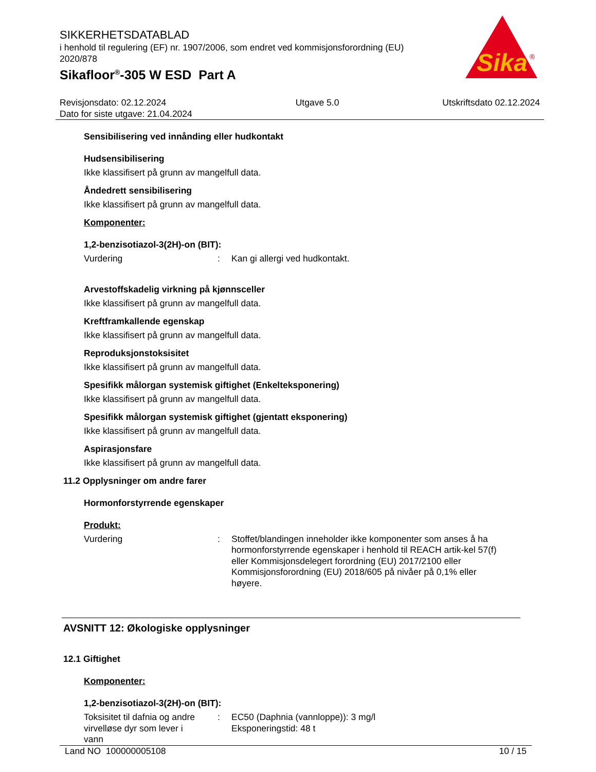Sika
®
SIKKERHETSDATABLAD
i henhold til regulering (EF) nr. 1907/2006, som endret ved kommisjonsforordning (EU) 2020/878
Sikafloor<sup>®</sup>-305 W ESD Part A
Revisjonsdato: 02.12.2024
Dato for siste utgave: 21.04.2024
Utgave 5.0 Utskriftsdato 02.12.2024
Sensibilisering ved innånding eller hudkontakt
Hudsensibilisering
Ikke klassifisert på grunn av mangelfull data.
Åndedrett sensibilisering
Ikke klassifisert på grunn av mangelfull data.
Komponenter:
1,2-benzisotiazol-3(2H)-on (BIT):
Vurdering :
Kan gi allergi ved hudkontakt.
Arvestoffskadelig virkning på kjønnsceller
Ikke klassifisert på grunn av mangelfull data.
Kreftframkallende egenskap
Ikke klassifisert på grunn av mangelfull data.
Reproduksjonstoksisitet
Ikke klassifisert på grunn av mangelfull data.
Spesifikk målorgan systemisk giftighet (Enkelteksponering)
Ikke klassifisert på grunn av mangelfull data.
Spesifikk målorgan systemisk giftighet (gjentatt eksponering)
Ikke klassifisert på grunn av mangelfull data.
Aspirasjonsfare
Ikke klassifisert på grunn av mangelfull data.
11.2 Opplysninger om andre farer
Hormonforstyrrende egenskaper
Produkt:
Vurdering :
Stoffet/blandingen inneholder ikke komponenter som anses å ha hormonforstyrrende egenskaper i henhold til REACH artik-kel 57(f) eller Kommisjonsdelegert forordning (EU) 2017/2100 eller Kommisjonsforordning (EU) 2018/605 på nivåer på 0,1% eller høyere.
AVSNITT 12: Økologiske opplysninger
12.1 Giftighet
Komponenter:
1,2-benzisotiazol-3(2H)-on (BIT):
Toksisitet til dafnia og andre virvelløse dyr som lever i vann
:
EC50 (Daphnia (vannloppe)): 3 mg/l
Eksponeringstid: 48 t
Land NO 100000005108 10 / 15